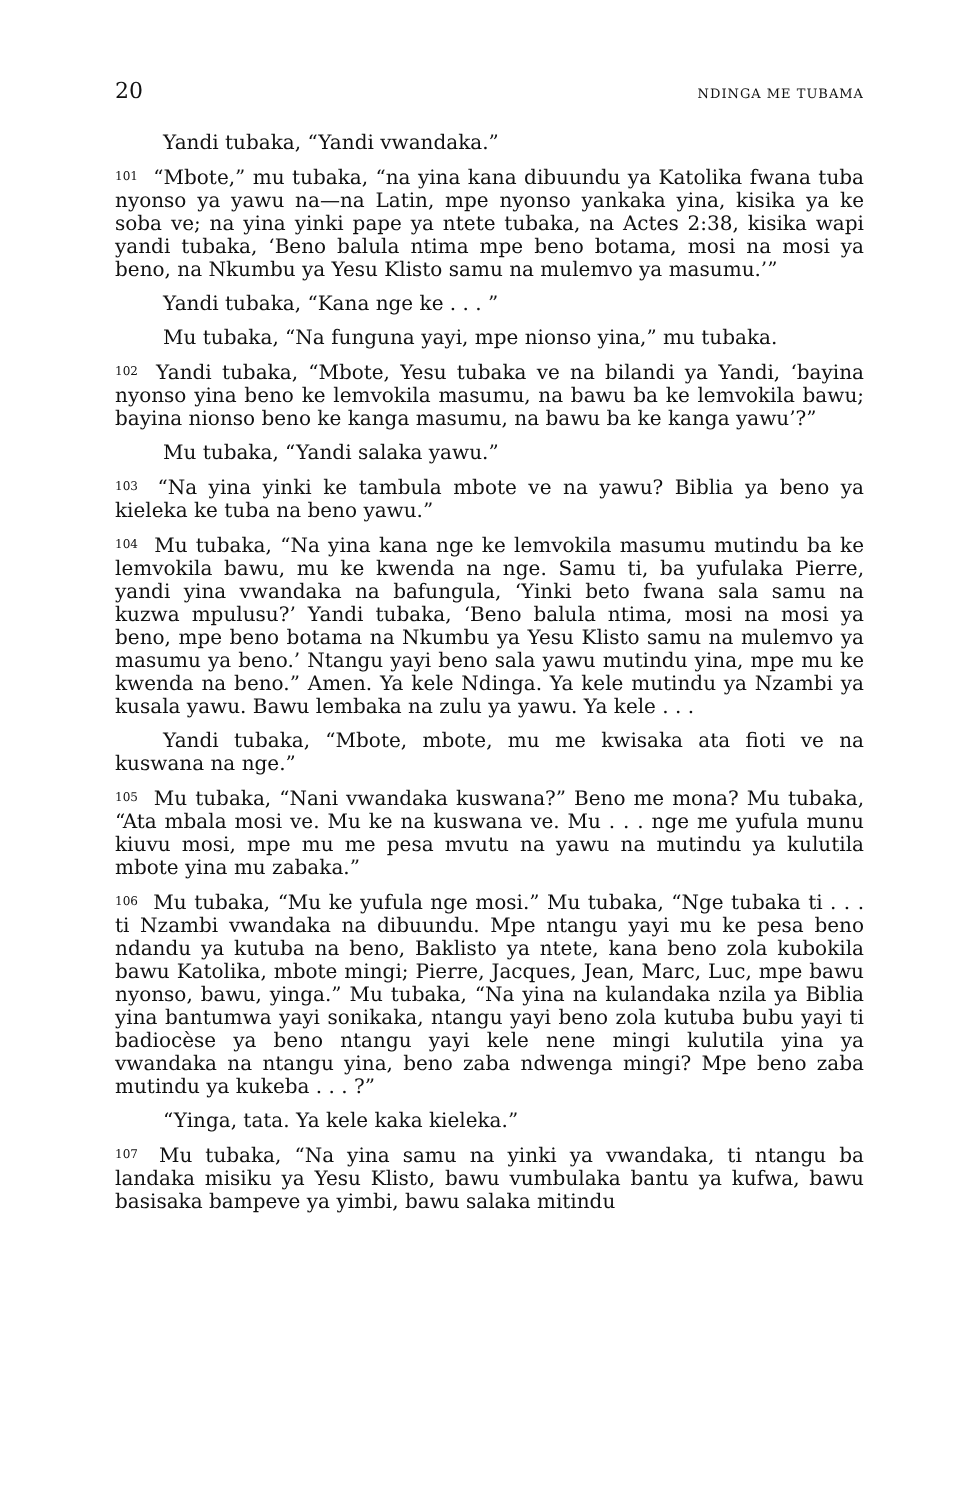20 NDINGA ME TUBAMA
Yandi tubaka, “Yandi vwandaka.”
<sup>101</sup> “Mbote,” mu tubaka, “na yina kana dibuundu ya Katolika fwana tuba nyonso ya yawu na—na Latin, mpe nyonso yankaka yina, kisika ya ke soba ve; na yina yinki pape ya ntete tubaka, na Actes 2:38, kisika wapi yandi tubaka, ‘Beno balula ntima mpe beno botama, mosi na mosi ya beno, na Nkumbu ya Yesu Klisto samu na mulemvo ya masumu.’”
Yandi tubaka, “Kana nge ke . . . ”
Mu tubaka, “Na funguna yayi, mpe nionso yina,” mu tubaka.
<sup>102</sup> Yandi tubaka, “Mbote, Yesu tubaka ve na bilandi ya Yandi, ‘bayina nyonso yina beno ke lemvokila masumu, na bawu ba ke lemvokila bawu; bayina nionso beno ke kanga masumu, na bawu ba ke kanga yawu’?”
Mu tubaka, “Yandi salaka yawu.”
<sup>103</sup> “Na yina yinki ke tambula mbote ve na yawu? Biblia ya beno ya kieleka ke tuba na beno yawu.”
<sup>104</sup> Mu tubaka, “Na yina kana nge ke lemvokila masumu mutindu ba ke lemvokila bawu, mu ke kwenda na nge. Samu ti, ba yufulaka Pierre, yandi yina vwandaka na bafungula, ‘Yinki beto fwana sala samu na kuzwa mpulusu?’ Yandi tubaka, ‘Beno balula ntima, mosi na mosi ya beno, mpe beno botama na Nkumbu ya Yesu Klisto samu na mulemvo ya masumu ya beno.’ Ntangu yayi beno sala yawu mutindu yina, mpe mu ke kwenda na beno.” Amen. Ya kele Ndinga. Ya kele mutindu ya Nzambi ya kusala yawu. Bawu lembaka na zulu ya yawu. Ya kele . . .
Yandi tubaka, “Mbote, mbote, mu me kwisaka ata fioti ve na kuswana na nge.”
<sup>105</sup> Mu tubaka, “Nani vwandaka kuswana?” Beno me mona? Mu tubaka, “Ata mbala mosi ve. Mu ke na kuswana ve. Mu . . . nge me yufula munu kiuvu mosi, mpe mu me pesa mvutu na yawu na mutindu ya kulutila mbote yina mu zabaka.”
<sup>106</sup> Mu tubaka, “Mu ke yufula nge mosi.” Mu tubaka, “Nge tubaka ti . . . ti Nzambi vwandaka na dibuundu. Mpe ntangu yayi mu ke pesa beno ndandu ya kutuba na beno, Baklisto ya ntete, kana beno zola kubokila bawu Katolika, mbote mingi; Pierre, Jacques, Jean, Marc, Luc, mpe bawu nyonso, bawu, yinga.” Mu tubaka, “Na yina na kulandaka nzila ya Biblia yina bantumwa yayi sonikaka, ntangu yayi beno zola kutuba bubu yayi ti badiocèse ya beno ntangu yayi kele nene mingi kulutila yina ya vwandaka na ntangu yina, beno zaba ndwenga mingi? Mpe beno zaba mutindu ya kukeba . . . ?”
“Yinga, tata. Ya kele kaka kieleka.”
<sup>107</sup> Mu tubaka, “Na yina samu na yinki ya vwandaka, ti ntangu ba landaka misiku ya Yesu Klisto, bawu vumbulaka bantu ya kufwa, bawu basisaka bampeve ya yimbi, bawu salaka mitindu